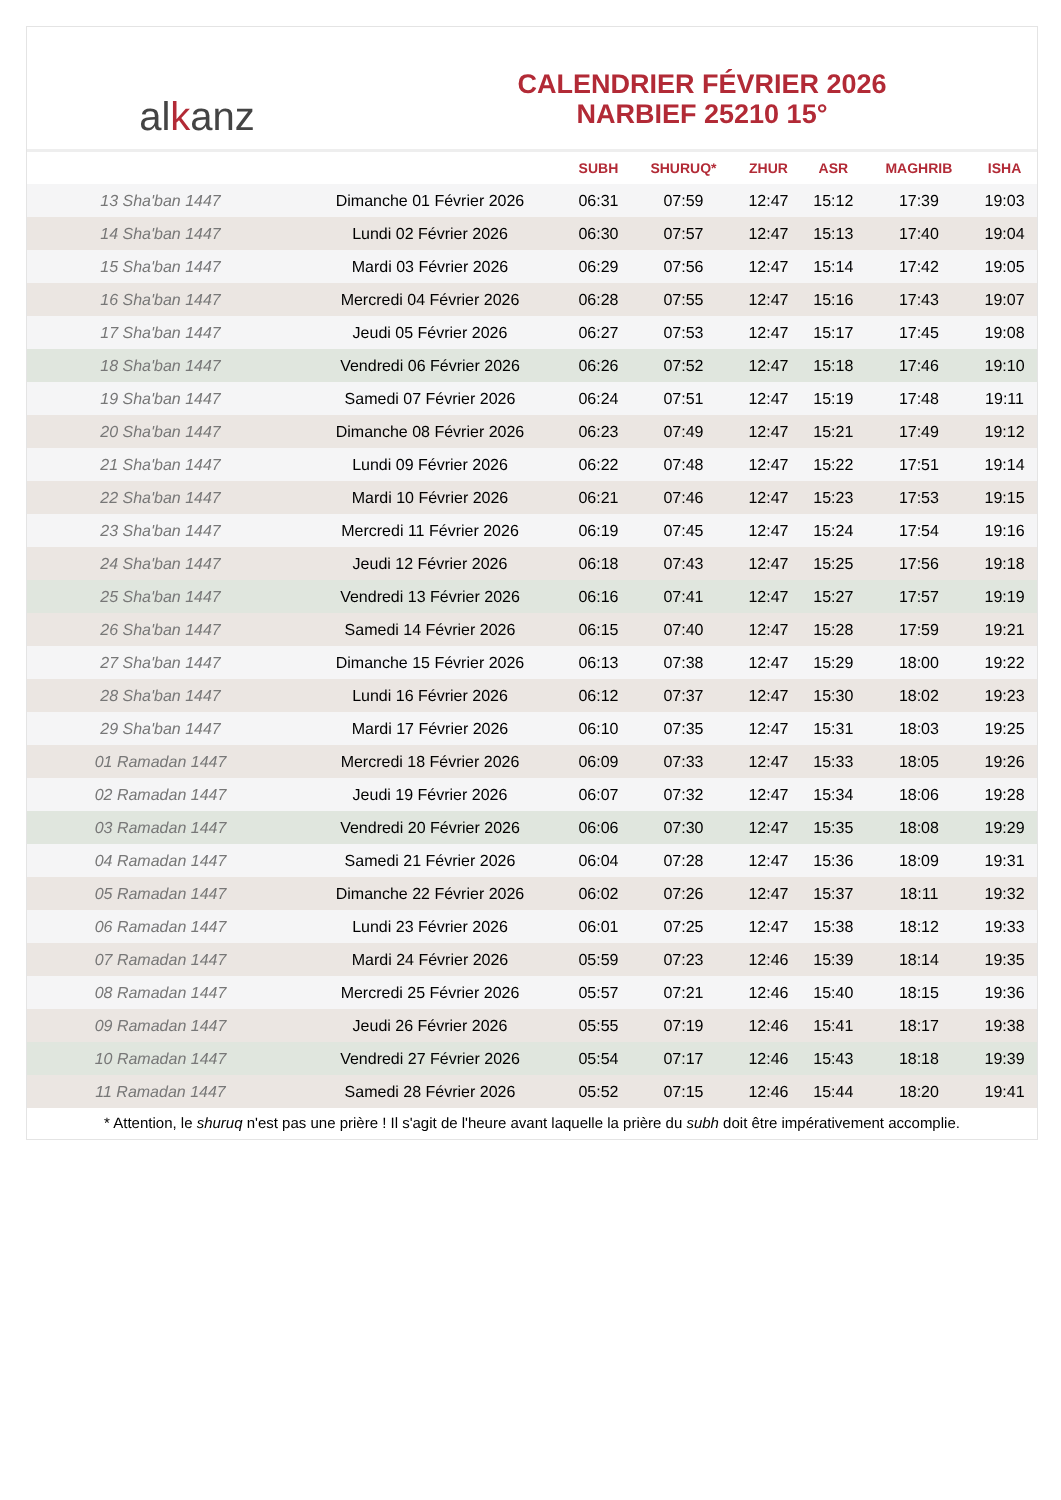al k anz
CALENDRIER FÉVRIER 2026
NARBIEF 25210 15°
| | | SUBH | SHURUQ* | ZHUR | ASR | MAGHRIB | ISHA |
| --- | --- | --- | --- | --- | --- | --- | --- |
| 13 Sha'ban 1447 | Dimanche 01 Février 2026 | 06:31 | 07:59 | 12:47 | 15:12 | 17:39 | 19:03 |
| 14 Sha'ban 1447 | Lundi 02 Février 2026 | 06:30 | 07:57 | 12:47 | 15:13 | 17:40 | 19:04 |
| 15 Sha'ban 1447 | Mardi 03 Février 2026 | 06:29 | 07:56 | 12:47 | 15:14 | 17:42 | 19:05 |
| 16 Sha'ban 1447 | Mercredi 04 Février 2026 | 06:28 | 07:55 | 12:47 | 15:16 | 17:43 | 19:07 |
| 17 Sha'ban 1447 | Jeudi 05 Février 2026 | 06:27 | 07:53 | 12:47 | 15:17 | 17:45 | 19:08 |
| 18 Sha'ban 1447 | Vendredi 06 Février 2026 | 06:26 | 07:52 | 12:47 | 15:18 | 17:46 | 19:10 |
| 19 Sha'ban 1447 | Samedi 07 Février 2026 | 06:24 | 07:51 | 12:47 | 15:19 | 17:48 | 19:11 |
| 20 Sha'ban 1447 | Dimanche 08 Février 2026 | 06:23 | 07:49 | 12:47 | 15:21 | 17:49 | 19:12 |
| 21 Sha'ban 1447 | Lundi 09 Février 2026 | 06:22 | 07:48 | 12:47 | 15:22 | 17:51 | 19:14 |
| 22 Sha'ban 1447 | Mardi 10 Février 2026 | 06:21 | 07:46 | 12:47 | 15:23 | 17:53 | 19:15 |
| 23 Sha'ban 1447 | Mercredi 11 Février 2026 | 06:19 | 07:45 | 12:47 | 15:24 | 17:54 | 19:16 |
| 24 Sha'ban 1447 | Jeudi 12 Février 2026 | 06:18 | 07:43 | 12:47 | 15:25 | 17:56 | 19:18 |
| 25 Sha'ban 1447 | Vendredi 13 Février 2026 | 06:16 | 07:41 | 12:47 | 15:27 | 17:57 | 19:19 |
| 26 Sha'ban 1447 | Samedi 14 Février 2026 | 06:15 | 07:40 | 12:47 | 15:28 | 17:59 | 19:21 |
| 27 Sha'ban 1447 | Dimanche 15 Février 2026 | 06:13 | 07:38 | 12:47 | 15:29 | 18:00 | 19:22 |
| 28 Sha'ban 1447 | Lundi 16 Février 2026 | 06:12 | 07:37 | 12:47 | 15:30 | 18:02 | 19:23 |
| 29 Sha'ban 1447 | Mardi 17 Février 2026 | 06:10 | 07:35 | 12:47 | 15:31 | 18:03 | 19:25 |
| 01 Ramadan 1447 | Mercredi 18 Février 2026 | 06:09 | 07:33 | 12:47 | 15:33 | 18:05 | 19:26 |
| 02 Ramadan 1447 | Jeudi 19 Février 2026 | 06:07 | 07:32 | 12:47 | 15:34 | 18:06 | 19:28 |
| 03 Ramadan 1447 | Vendredi 20 Février 2026 | 06:06 | 07:30 | 12:47 | 15:35 | 18:08 | 19:29 |
| 04 Ramadan 1447 | Samedi 21 Février 2026 | 06:04 | 07:28 | 12:47 | 15:36 | 18:09 | 19:31 |
| 05 Ramadan 1447 | Dimanche 22 Février 2026 | 06:02 | 07:26 | 12:47 | 15:37 | 18:11 | 19:32 |
| 06 Ramadan 1447 | Lundi 23 Février 2026 | 06:01 | 07:25 | 12:47 | 15:38 | 18:12 | 19:33 |
| 07 Ramadan 1447 | Mardi 24 Février 2026 | 05:59 | 07:23 | 12:46 | 15:39 | 18:14 | 19:35 |
| 08 Ramadan 1447 | Mercredi 25 Février 2026 | 05:57 | 07:21 | 12:46 | 15:40 | 18:15 | 19:36 |
| 09 Ramadan 1447 | Jeudi 26 Février 2026 | 05:55 | 07:19 | 12:46 | 15:41 | 18:17 | 19:38 |
| 10 Ramadan 1447 | Vendredi 27 Février 2026 | 05:54 | 07:17 | 12:46 | 15:43 | 18:18 | 19:39 |
| 11 Ramadan 1447 | Samedi 28 Février 2026 | 05:52 | 07:15 | 12:46 | 15:44 | 18:20 | 19:41 |
* Attention, le shuruq n'est pas une prière ! Il s'agit de l'heure avant laquelle la prière du subh doit être impérativement accomplie.